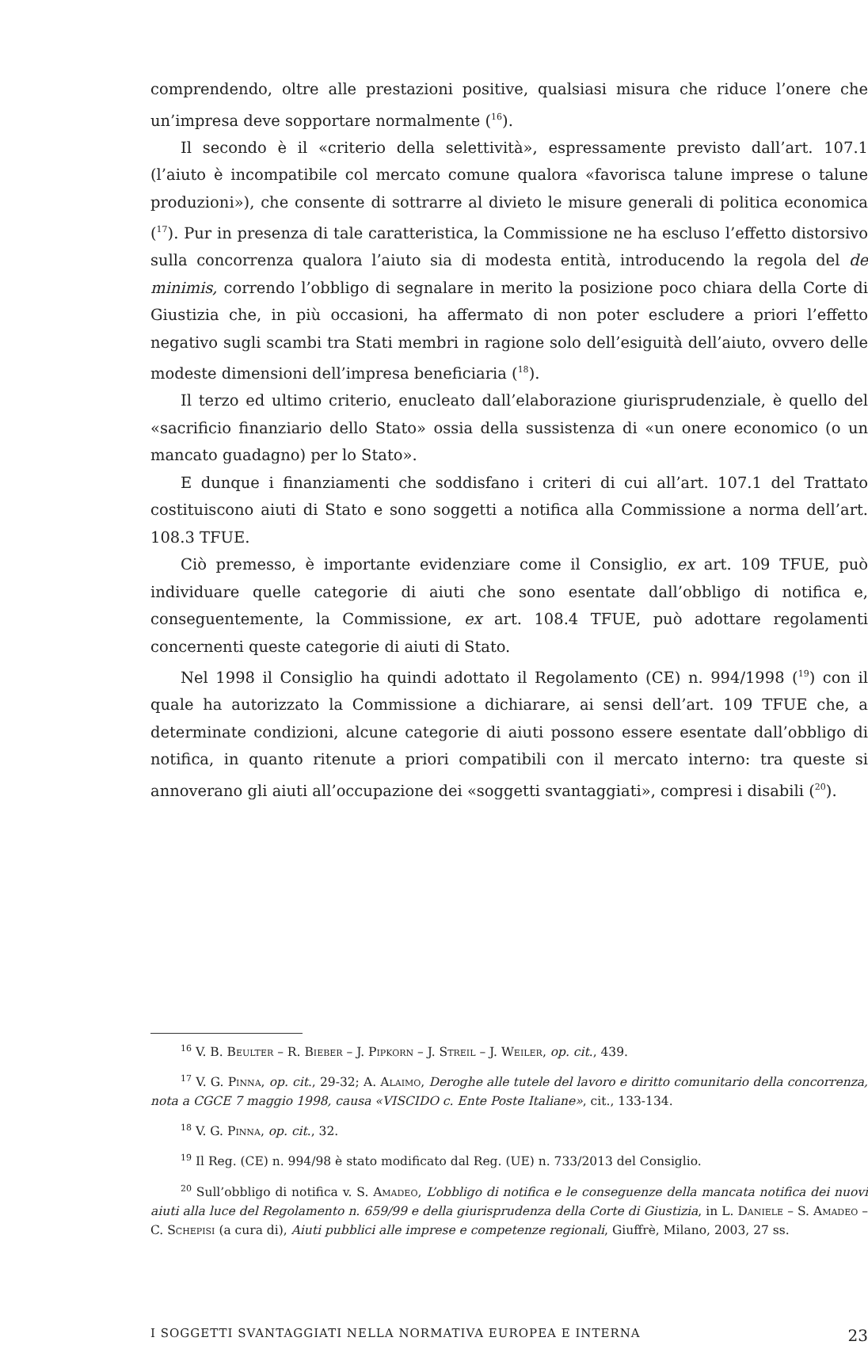comprendendo, oltre alle prestazioni positive, qualsiasi misura che riduce l’onere che un’impresa deve sopportare normalmente (<sup>16</sup>).
Il secondo è il «criterio della selettività», espressamente previsto dall’art. 107.1 (l’aiuto è incompatibile col mercato comune qualora «favorisca talune imprese o talune produzioni»), che consente di sottrarre al divieto le misure generali di politica economica (<sup>17</sup>). Pur in presenza di tale caratteristica, la Commissione ne ha escluso l’effetto distorsivo sulla concorrenza qualora l’aiuto sia di modesta entità, introducendo la regola del de minimis, correndo l’obbligo di segnalare in merito la posizione poco chiara della Corte di Giustizia che, in più occasioni, ha affermato di non poter escludere a priori l’effetto negativo sugli scambi tra Stati membri in ragione solo dell’esiguità dell’aiuto, ovvero delle modeste dimensioni dell’impresa beneficiaria (<sup>18</sup>).
Il terzo ed ultimo criterio, enucleato dall’elaborazione giurisprudenziale, è quello del «sacrificio finanziario dello Stato» ossia della sussistenza di «un onere economico (o un mancato guadagno) per lo Stato».
E dunque i finanziamenti che soddisfano i criteri di cui all’art. 107.1 del Trattato costituiscono aiuti di Stato e sono soggetti a notifica alla Commissione a norma dell’art. 108.3 TFUE.
Ciò premesso, è importante evidenziare come il Consiglio, ex art. 109 TFUE, può individuare quelle categorie di aiuti che sono esentate dall’obbligo di notifica e, conseguentemente, la Commissione, ex art. 108.4 TFUE, può adottare regolamenti concernenti queste categorie di aiuti di Stato.
Nel 1998 il Consiglio ha quindi adottato il Regolamento (CE) n. 994/1998 (<sup>19</sup>) con il quale ha autorizzato la Commissione a dichiarare, ai sensi dell’art. 109 TFUE che, a determinate condizioni, alcune categorie di aiuti possono essere esentate dall’obbligo di notifica, in quanto ritenute a priori compatibili con il mercato interno: tra queste si annoverano gli aiuti all’occupazione dei «soggetti svantaggiati», compresi i disabili (<sup>20</sup>).
<sup>16</sup> V. B. Beulter – R. Bieber – J. Pipkorn – J. Streil – J. Weiler, op. cit., 439.
<sup>17</sup> V. G. Pinna, op. cit., 29-32; A. Alaimo, Deroghe alle tutele del lavoro e diritto comunitario della concorrenza, nota a CGCE 7 maggio 1998, causa «VISCIDO c. Ente Poste Italiane», cit., 133-134.
<sup>18</sup> V. G. Pinna, op. cit., 32.
<sup>19</sup> Il Reg. (CE) n. 994/98 è stato modificato dal Reg. (UE) n. 733/2013 del Consiglio.
<sup>20</sup> Sull’obbligo di notifica v. S. Amadeo, L’obbligo di notifica e le conseguenze della mancata notifica dei nuovi aiuti alla luce del Regolamento n. 659/99 e della giurisprudenza della Corte di Giustizia, in L. Daniele – S. Amadeo – C. Schepisi (a cura di), Aiuti pubblici alle imprese e competenze regionali, Giuffrè, Milano, 2003, 27 ss.
I SOGGETTI SVANTAGGIATI NELLA NORMATIVA EUROPEA E INTERNA 23